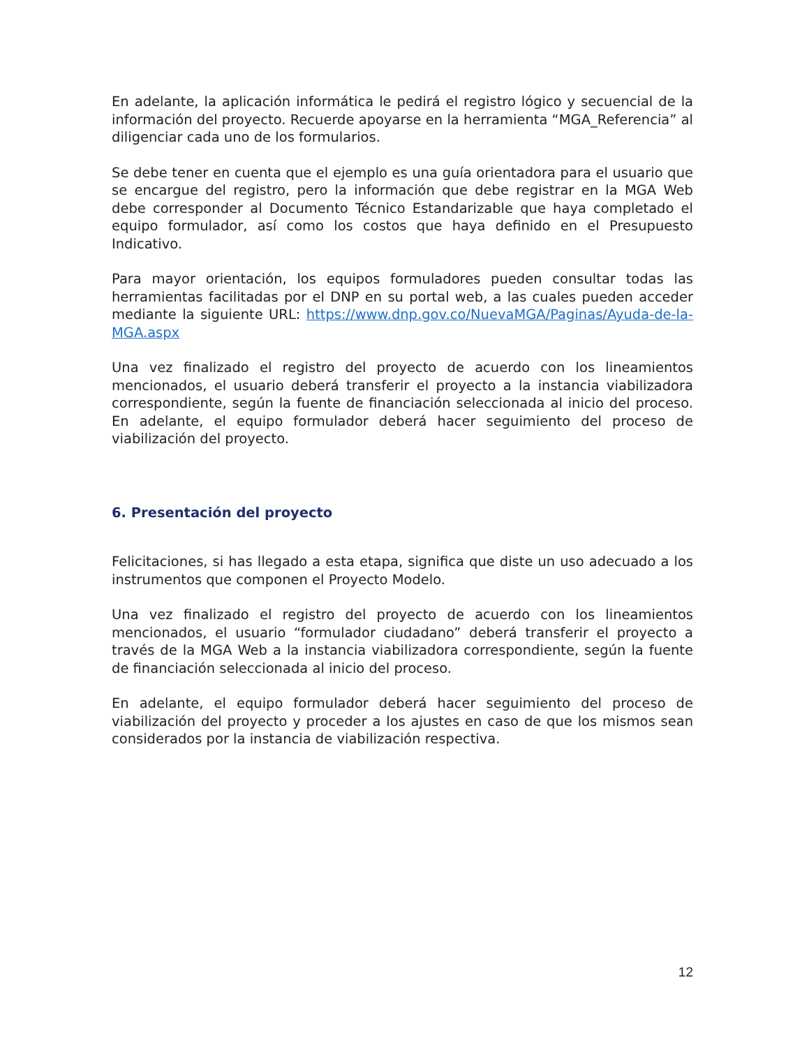En adelante, la aplicación informática le pedirá el registro lógico y secuencial de la información del proyecto. Recuerde apoyarse en la herramienta “MGA_Referencia” al diligenciar cada uno de los formularios.
Se debe tener en cuenta que el ejemplo es una guía orientadora para el usuario que se encargue del registro, pero la información que debe registrar en la MGA Web debe corresponder al Documento Técnico Estandarizable que haya completado el equipo formulador, así como los costos que haya definido en el Presupuesto Indicativo.
Para mayor orientación, los equipos formuladores pueden consultar todas las herramientas facilitadas por el DNP en su portal web, a las cuales pueden acceder mediante la siguiente URL: https://www.dnp.gov.co/NuevaMGA/Paginas/Ayuda-de-la-MGA.aspx
Una vez finalizado el registro del proyecto de acuerdo con los lineamientos mencionados, el usuario deberá transferir el proyecto a la instancia viabilizadora correspondiente, según la fuente de financiación seleccionada al inicio del proceso. En adelante, el equipo formulador deberá hacer seguimiento del proceso de viabilización del proyecto.
6. Presentación del proyecto
Felicitaciones, si has llegado a esta etapa, significa que diste un uso adecuado a los instrumentos que componen el Proyecto Modelo.
Una vez finalizado el registro del proyecto de acuerdo con los lineamientos mencionados, el usuario “formulador ciudadano” deberá transferir el proyecto a través de la MGA Web a la instancia viabilizadora correspondiente, según la fuente de financiación seleccionada al inicio del proceso.
En adelante, el equipo formulador deberá hacer seguimiento del proceso de viabilización del proyecto y proceder a los ajustes en caso de que los mismos sean considerados por la instancia de viabilización respectiva.
12